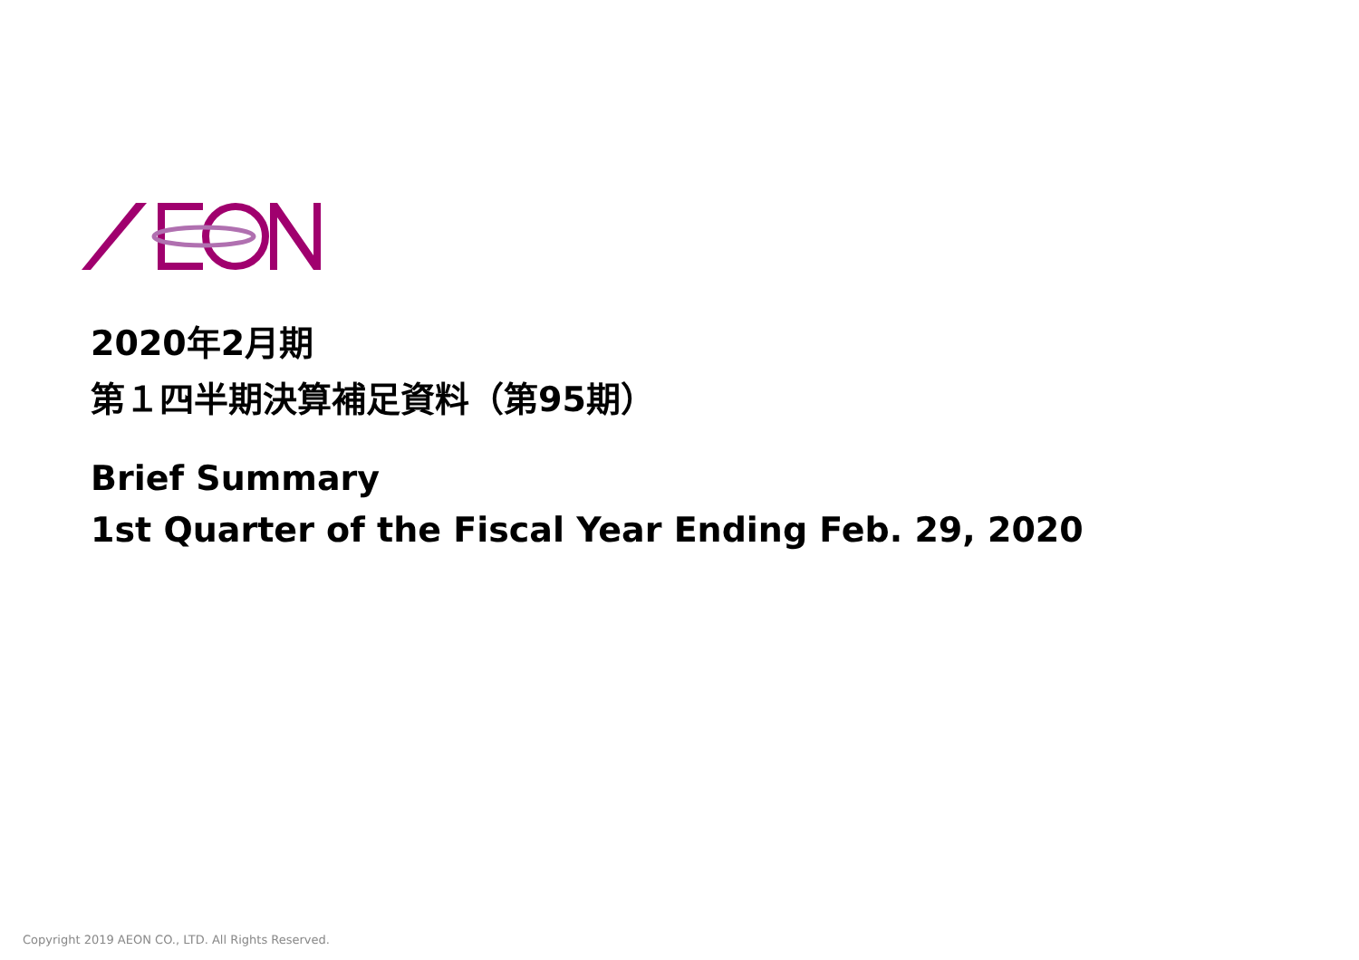2020年2月期
第１四半期決算補足資料（第95期）
Brief Summary
1st Quarter of the Fiscal Year Ending Feb. 29, 2020
Copyright 2019 AEON CO., LTD. All Rights Reserved.